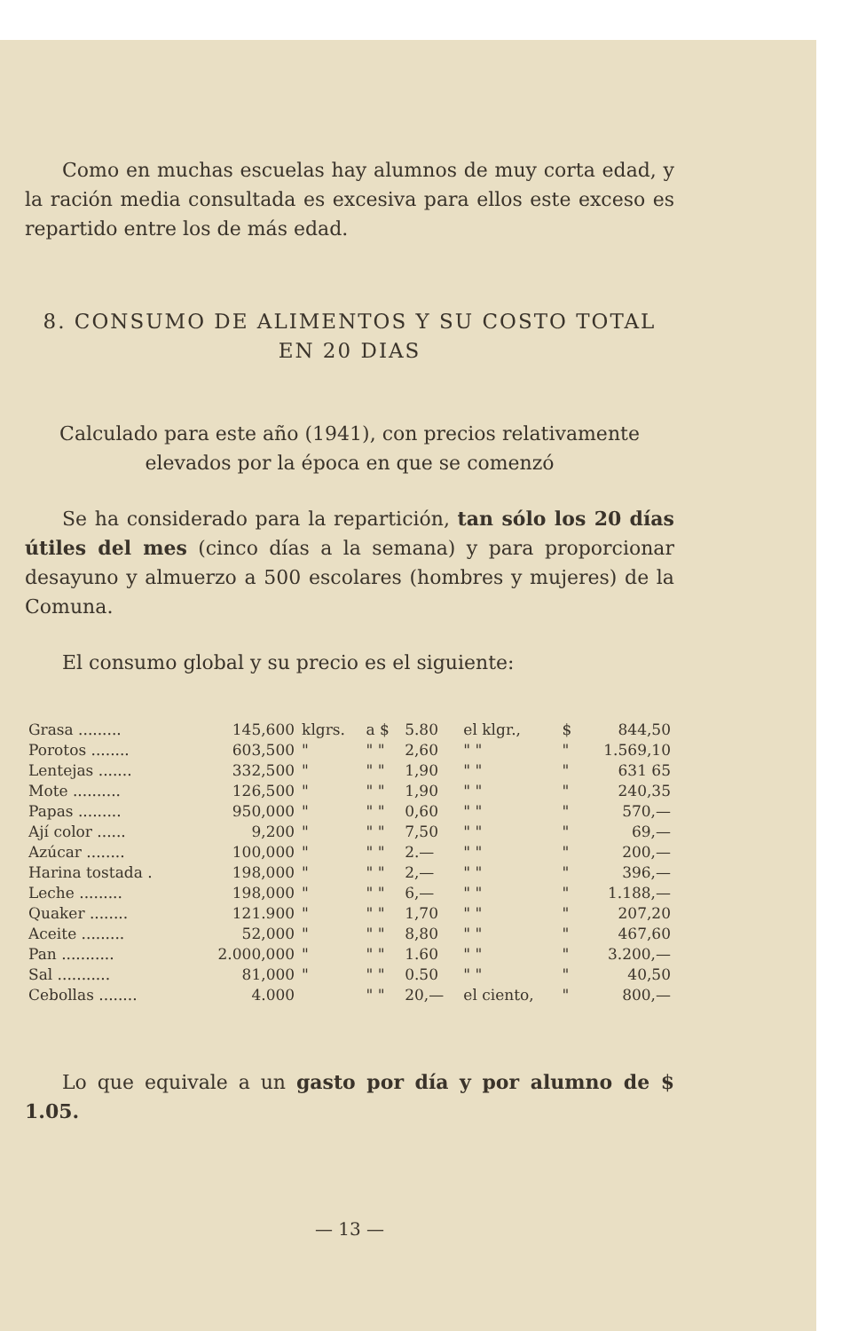Como en muchas escuelas hay alumnos de muy corta edad, y la ración media consultada es excesiva para ellos este exceso es repartido entre los de más edad.
8. CONSUMO DE ALIMENTOS Y SU COSTO TOTAL
EN 20 DIAS
Calculado para este año (1941), con precios relativamente
elevados por la época en que se comenzó
Se ha considerado para la repartición, tan sólo los 20 días útiles del mes (cinco días a la semana) y para proporcionar desayuno y almuerzo a 500 escolares (hombres y mujeres) de la Comuna.
El consumo global y su precio es el siguiente:
| Grasa ......... | 145,600 | klgrs. | a $ | 5.80 | el klgr., | $ | 844,50 |
| Porotos ........ | 603,500 | " | " " | 2,60 | " " | " | 1.569,10 |
| Lentejas ....... | 332,500 | " | " " | 1,90 | " " | " | 631 65 |
| Mote .......... | 126,500 | " | " " | 1,90 | " " | " | 240,35 |
| Papas ......... | 950,000 | " | " " | 0,60 | " " | " | 570,— |
| Ají color ...... | 9,200 | " | " " | 7,50 | " " | " | 69,— |
| Azúcar ........ | 100,000 | " | " " | 2.— | " " | " | 200,— |
| Harina tostada . | 198,000 | " | " " | 2,— | " " | " | 396,— |
| Leche ......... | 198,000 | " | " " | 6,— | " " | " | 1.188,— |
| Quaker ........ | 121.900 | " | " " | 1,70 | " " | " | 207,20 |
| Aceite ......... | 52,000 | " | " " | 8,80 | " " | " | 467,60 |
| Pan ........... | 2.000,000 | " | " " | 1.60 | " " | " | 3.200,— |
| Sal ........... | 81,000 | " | " " | 0.50 | " " | " | 40,50 |
| Cebollas ........ | 4.000 | | " " | 20,— | el ciento, | " | 800,— |
Lo que equivale a un gasto por día y por alumno de $ 1.05.
— 13 —